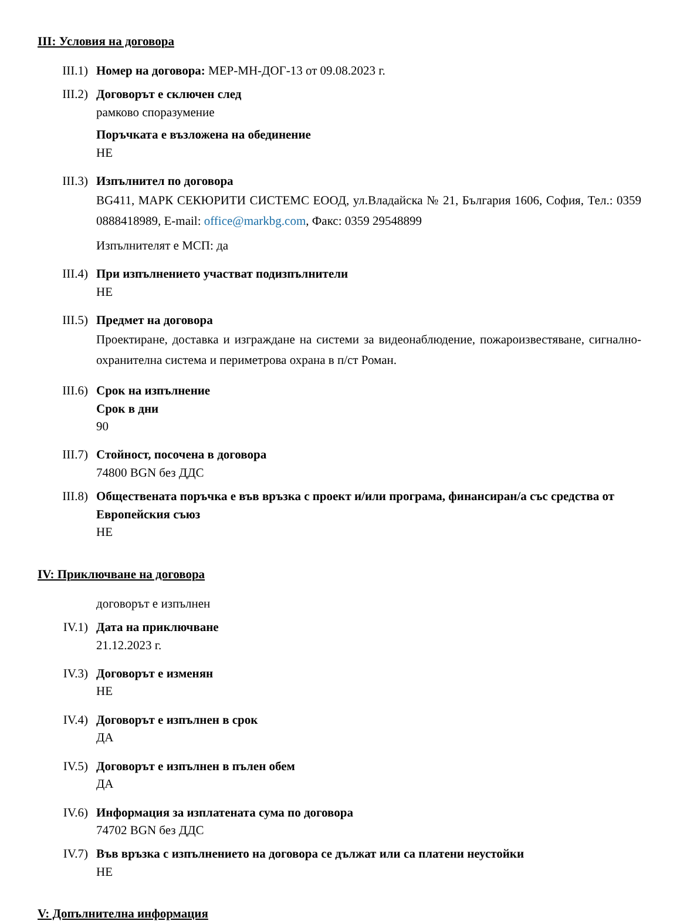III: Условия на договора
III.1) Номер на договора: МЕР-МН-ДОГ-13 от 09.08.2023 г.
III.2) Договорът е сключен след
рамково споразумение
Поръчката е възложена на обединение
НЕ
III.3) Изпълнител по договора
BG411, МАРК СЕКЮРИТИ СИСТЕМС ЕООД, ул.Владайска № 21, България 1606, София, Тел.: 0359 0888418989, E-mail: office@markbg.com, Факс: 0359 29548899
Изпълнителят е МСП: да
III.4) При изпълнението участват подизпълнители
НЕ
III.5) Предмет на договора
Проектиране, доставка и изграждане на системи за видеонаблюдение, пожароизвестяване, сигнално-охранителна система и периметрова охрана в п/ст Роман.
III.6) Срок на изпълнение
Срок в дни
90
III.7) Стойност, посочена в договора
74800 BGN без ДДС
III.8) Обществената поръчка е във връзка с проект и/или програма, финансиран/а със средства от Европейския съюз
НЕ
IV: Приключване на договора
договорът е изпълнен
IV.1) Дата на приключване
21.12.2023 г.
IV.3) Договорът е изменян
НЕ
IV.4) Договорът е изпълнен в срок
ДА
IV.5) Договорът е изпълнен в пълен обем
ДА
IV.6) Информация за изплатената сума по договора
74702 BGN без ДДС
IV.7) Във връзка с изпълнението на договора се дължат или са платени неустойки
НЕ
V: Допълнителна информация